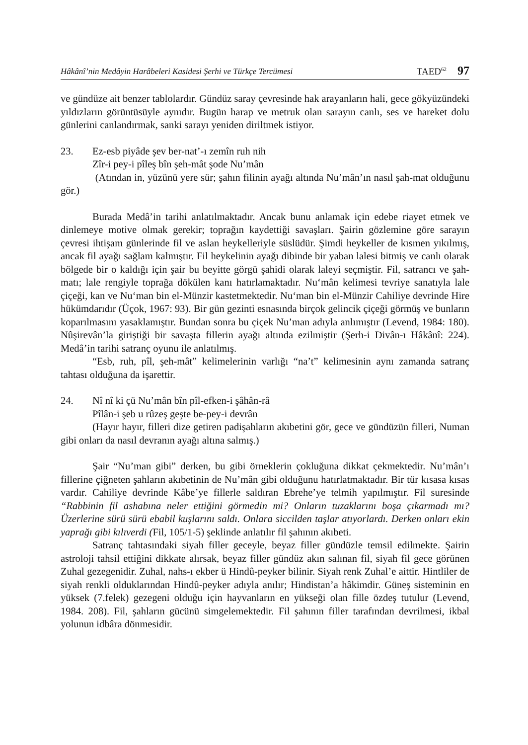Hâkânî’nin Medâyin Harâbeleri Kasidesi Şerhi ve Türkçe Tercümesi TAED<sup>62</sup> 97
ve gündüze ait benzer tablolardır. Gündüz saray çevresinde hak arayanların hali, gece gökyüzündeki yıldızların görüntüsüyle aynıdır. Bugün harap ve metruk olan sarayın canlı, ses ve hareket dolu günlerini canlandırmak, sanki sarayı yeniden diriltmek istiyor.
23. Ez-esb piyâde şev ber-nat’-ı zemîn ruh nih
Zîr-i pey-i pîleş bîn şeh-mât şode Nu’mân
(Atından in, yüzünü yere sür; şahın filinin ayağı altında Nu’mân’ın nasıl şah-mat olduğunu gör.)
Burada Medâ’in tarihi anlatılmaktadır. Ancak bunu anlamak için edebe riayet etmek ve dinlemeye motive olmak gerekir; toprağın kaydettiği savaşları. Şairin gözlemine göre sarayın çevresi ihtişam günlerinde fil ve aslan heykelleriyle süslüdür. Şimdi heykeller de kısmen yıkılmış, ancak fil ayağı sağlam kalmıştır. Fil heykelinin ayağı dibinde bir yaban lalesi bitmiş ve canlı olarak bölgede bir o kaldığı için şair bu beyitte görgü şahidi olarak laleyi seçmiştir. Fil, satrancı ve şah-matı; lale rengiyle toprağa dökülen kanı hatırlamaktadır. Nu‘mân kelimesi tevriye sanatıyla lale çiçeği, kan ve Nu‘man bin el-Münzir kastetmektedir. Nu‘man bin el-Münzir Cahiliye devrinde Hire hükümdarıdır (Üçok, 1967: 93). Bir gün gezinti esnasında birçok gelincik çiçeği görmüş ve bunların koparılmasını yasaklamıştır. Bundan sonra bu çiçek Nu’man adıyla anlımıştır (Levend, 1984: 180). Nûşirevân’la giriştiği bir savaşta fillerin ayağı altında ezilmiştir (Şerh-i Divân-ı Hâkânî: 224). Medâ’in tarihi satranç oyunu ile anlatılmış.
“Esb, ruh, pîl, şeh-mât” kelimelerinin varlığı “na’t” kelimesinin aynı zamanda satranç tahtası olduğuna da işarettir.
24. Nî nî ki çü Nu’mân bîn pîl-efken-i şâhân-râ
Pîlân-i şeb u rûzeş geşte be-pey-i devrân
(Hayır hayır, filleri dize getiren padişahların akıbetini gör, gece ve gündüzün filleri, Numan gibi onları da nasıl devranın ayağı altına salmış.)
Şair “Nu’man gibi” derken, bu gibi örneklerin çokluğuna dikkat çekmektedir. Nu’mân’ı fillerine çiğneten şahların akıbetinin de Nu’mân gibi olduğunu hatırlatmaktadır. Bir tür kısasa kısas vardır. Cahiliye devrinde Kâbe’ye fillerle saldıran Ebrehe’ye telmih yapılmıştır. Fil suresinde “Rabbinin fil ashabına neler ettiğini görmedin mi? Onların tuzaklarını boşa çıkarmadı mı? Üzerlerine sürü sürü ebabil kuşlarını saldı. Onlara siccilden taşlar atıyorlardı. Derken onları ekin yaprağı gibi kılıverdi (Fil, 105/1-5) şeklinde anlatılır fil şahının akıbeti.
Satranç tahtasındaki siyah filler geceyle, beyaz filler gündüzle temsil edilmekte. Şairin astroloji tahsil ettiğini dikkate alırsak, beyaz filler gündüz akın salınan fil, siyah fil gece görünen Zuhal gezegenidir. Zuhal, nahs-ı ekber ü Hindû-peyker bilinir. Siyah renk Zuhal’e aittir. Hintliler de siyah renkli olduklarından Hindû-peyker adıyla anılır; Hindistan’a hâkimdir. Güneş sisteminin en yüksek (7.felek) gezegeni olduğu için hayvanların en yükseği olan fille özdeş tutulur (Levend, 1984. 208). Fil, şahların gücünü simgelemektedir. Fil şahının filler tarafından devrilmesi, ikbal yolunun idbâra dönmesidir.